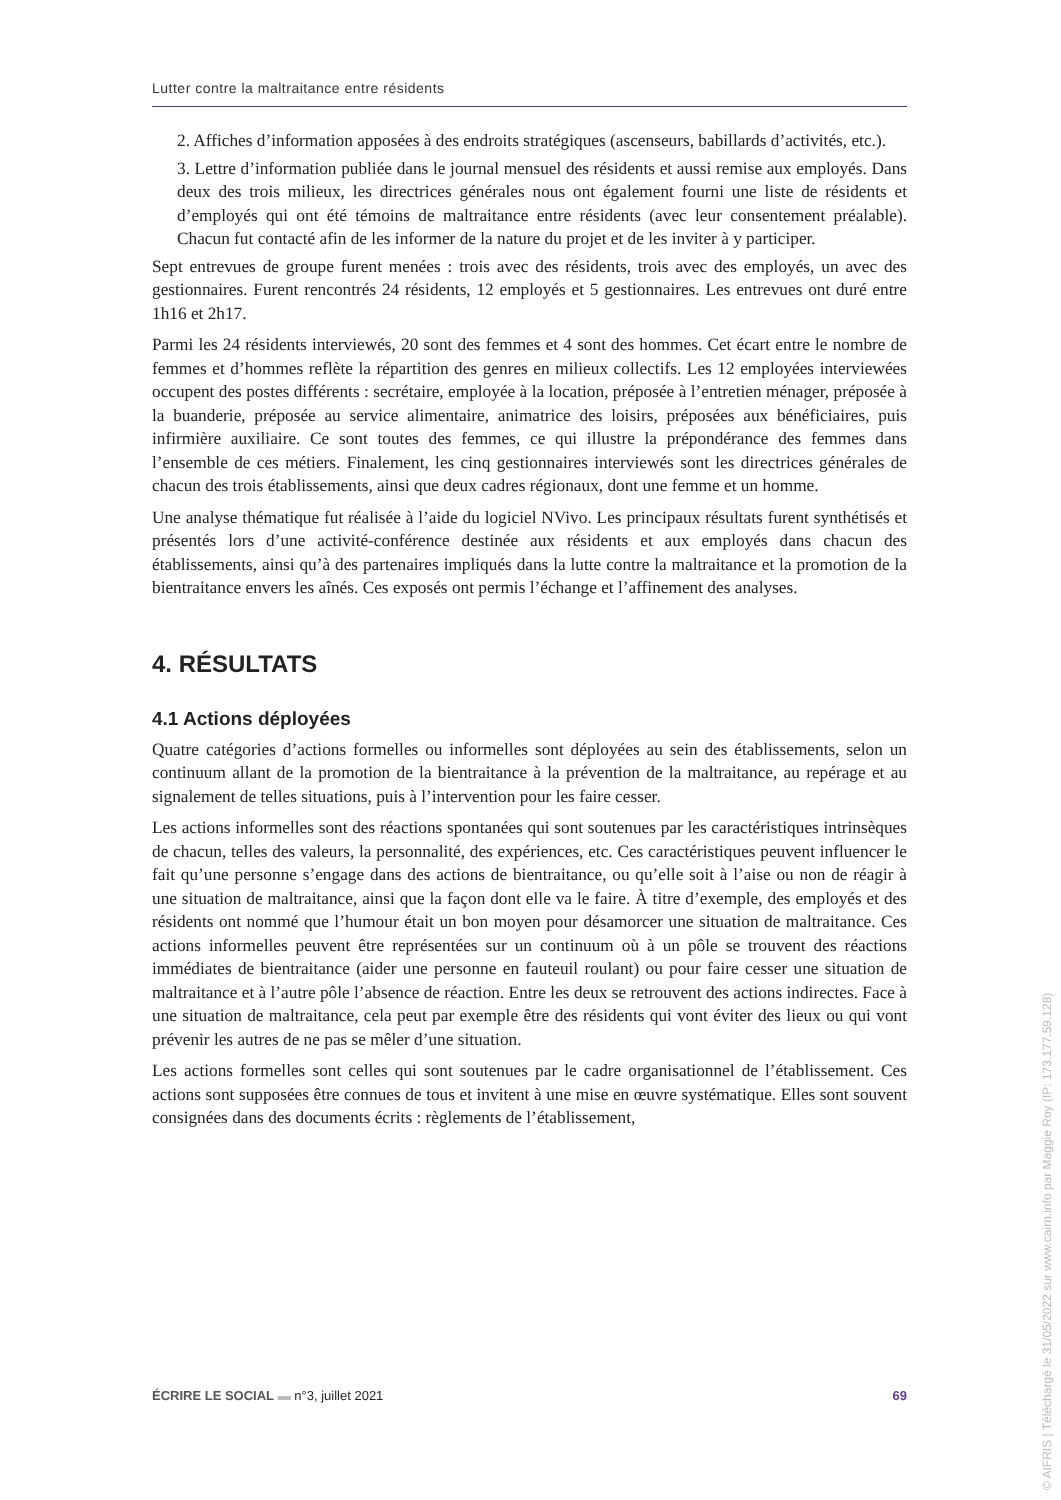Lutter contre la maltraitance entre résidents
2. Affiches d’information apposées à des endroits stratégiques (ascenseurs, babillards d’activités, etc.).
3. Lettre d’information publiée dans le journal mensuel des résidents et aussi remise aux employés. Dans deux des trois milieux, les directrices générales nous ont également fourni une liste de résidents et d’employés qui ont été témoins de maltraitance entre résidents (avec leur consentement préalable). Chacun fut contacté afin de les informer de la nature du projet et de les inviter à y participer.
Sept entrevues de groupe furent menées : trois avec des résidents, trois avec des employés, un avec des gestionnaires. Furent rencontrés 24 résidents, 12 employés et 5 gestionnaires. Les entrevues ont duré entre 1h16 et 2h17.
Parmi les 24 résidents interviewés, 20 sont des femmes et 4 sont des hommes. Cet écart entre le nombre de femmes et d’hommes reflète la répartition des genres en milieux collectifs. Les 12 employées interviewées occupent des postes différents : secrétaire, employée à la location, préposée à l’entretien ménager, préposée à la buanderie, préposée au service alimentaire, animatrice des loisirs, préposées aux bénéficiaires, puis infirmière auxiliaire. Ce sont toutes des femmes, ce qui illustre la prépondérance des femmes dans l’ensemble de ces métiers. Finalement, les cinq gestionnaires interviewés sont les directrices générales de chacun des trois établissements, ainsi que deux cadres régionaux, dont une femme et un homme.
Une analyse thématique fut réalisée à l’aide du logiciel NVivo. Les principaux résultats furent synthétisés et présentés lors d’une activité-conférence destinée aux résidents et aux employés dans chacun des établissements, ainsi qu’à des partenaires impliqués dans la lutte contre la maltraitance et la promotion de la bientraitance envers les aînés. Ces exposés ont permis l’échange et l’affinement des analyses.
4. RÉSULTATS
4.1 Actions déployées
Quatre catégories d’actions formelles ou informelles sont déployées au sein des établissements, selon un continuum allant de la promotion de la bientraitance à la prévention de la maltraitance, au repérage et au signalement de telles situations, puis à l’intervention pour les faire cesser.
Les actions informelles sont des réactions spontanées qui sont soutenues par les caractéristiques intrinsèques de chacun, telles des valeurs, la personnalité, des expériences, etc. Ces caractéristiques peuvent influencer le fait qu’une personne s’engage dans des actions de bientraitance, ou qu’elle soit à l’aise ou non de réagir à une situation de maltraitance, ainsi que la façon dont elle va le faire. À titre d’exemple, des employés et des résidents ont nommé que l’humour était un bon moyen pour désamorcer une situation de maltraitance. Ces actions informelles peuvent être représentées sur un continuum où à un pôle se trouvent des réactions immédiates de bientraitance (aider une personne en fauteuil roulant) ou pour faire cesser une situation de maltraitance et à l’autre pôle l’absence de réaction. Entre les deux se retrouvent des actions indirectes. Face à une situation de maltraitance, cela peut par exemple être des résidents qui vont éviter des lieux ou qui vont prévenir les autres de ne pas se mêler d’une situation.
Les actions formelles sont celles qui sont soutenues par le cadre organisationnel de l’établissement. Ces actions sont supposées être connues de tous et invitent à une mise en œuvre systématique. Elles sont souvent consignées dans des documents écrits : règlements de l’établissement,
ÉCRIRE LE SOCIAL ▬ n°3, juillet 2021 69
© AIFRIS | Téléchargé le 31/05/2022 sur www.cairn.info par Maggie Roy (IP: 173.177.59.128)